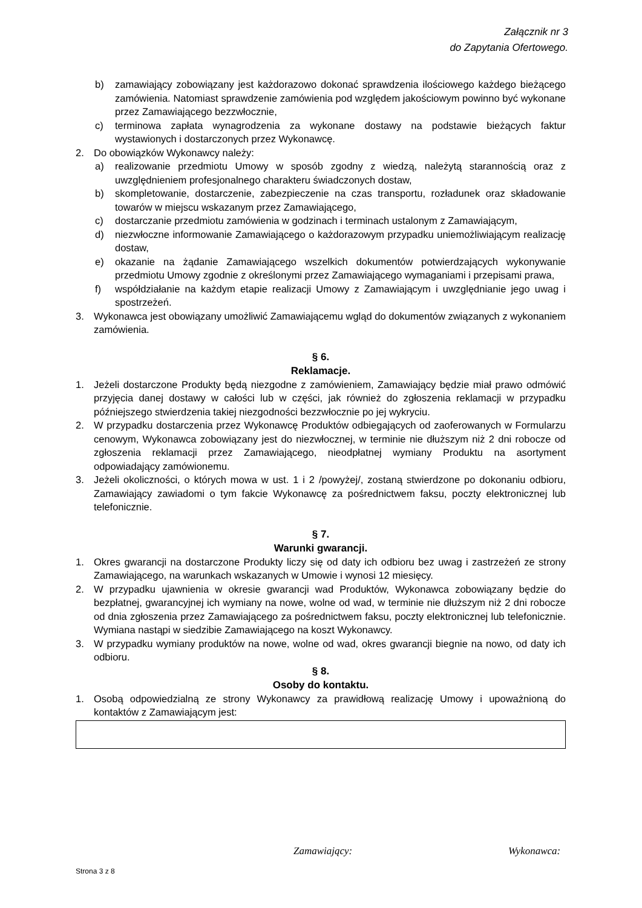Załącznik nr 3
do Zapytania Ofertowego.
b) zamawiający zobowiązany jest każdorazowo dokonać sprawdzenia ilościowego każdego bieżącego zamówienia. Natomiast sprawdzenie zamówienia pod względem jakościowym powinno być wykonane przez Zamawiającego bezzwłocznie,
c) terminowa zapłata wynagrodzenia za wykonane dostawy na podstawie bieżących faktur wystawionych i dostarczonych przez Wykonawcę.
2. Do obowiązków Wykonawcy należy:
a) realizowanie przedmiotu Umowy w sposób zgodny z wiedzą, należytą starannością oraz z uwzględnieniem profesjonalnego charakteru świadczonych dostaw,
b) skompletowanie, dostarczenie, zabezpieczenie na czas transportu, rozładunek oraz składowanie towarów w miejscu wskazanym przez Zamawiającego,
c) dostarczanie przedmiotu zamówienia w godzinach i terminach ustalonym z Zamawiającym,
d) niezwłoczne informowanie Zamawiającego o każdorazowym przypadku uniemożliwiającym realizację dostaw,
e) okazanie na żądanie Zamawiającego wszelkich dokumentów potwierdzających wykonywanie przedmiotu Umowy zgodnie z określonymi przez Zamawiającego wymaganiami i przepisami prawa,
f) współdziałanie na każdym etapie realizacji Umowy z Zamawiającym i uwzględnianie jego uwag i spostrzeżeń.
3. Wykonawca jest obowiązany umożliwić Zamawiającemu wgląd do dokumentów związanych z wykonaniem zamówienia.
§ 6.
Reklamacje.
1. Jeżeli dostarczone Produkty będą niezgodne z zamówieniem, Zamawiający będzie miał prawo odmówić przyjęcia danej dostawy w całości lub w części, jak również do zgłoszenia reklamacji w przypadku późniejszego stwierdzenia takiej niezgodności bezzwłocznie po jej wykryciu.
2. W przypadku dostarczenia przez Wykonawcę Produktów odbiegających od zaoferowanych w Formularzu cenowym, Wykonawca zobowiązany jest do niezwłocznej, w terminie nie dłuższym niż 2 dni robocze od zgłoszenia reklamacji przez Zamawiającego, nieodpłatnej wymiany Produktu na asortyment odpowiadający zamówionemu.
3. Jeżeli okoliczności, o których mowa w ust. 1 i 2 /powyżej/, zostaną stwierdzone po dokonaniu odbioru, Zamawiający zawiadomi o tym fakcie Wykonawcę za pośrednictwem faksu, poczty elektronicznej lub telefonicznie.
§ 7.
Warunki gwarancji.
1. Okres gwarancji na dostarczone Produkty liczy się od daty ich odbioru bez uwag i zastrzeżeń ze strony Zamawiającego, na warunkach wskazanych w Umowie i wynosi 12 miesięcy.
2. W przypadku ujawnienia w okresie gwarancji wad Produktów, Wykonawca zobowiązany będzie do bezpłatnej, gwarancyjnej ich wymiany na nowe, wolne od wad, w terminie nie dłuższym niż 2 dni robocze od dnia zgłoszenia przez Zamawiającego za pośrednictwem faksu, poczty elektronicznej lub telefonicznie. Wymiana nastąpi w siedzibie Zamawiającego na koszt Wykonawcy.
3. W przypadku wymiany produktów na nowe, wolne od wad, okres gwarancji biegnie na nowo, od daty ich odbioru.
§ 8.
Osoby do kontaktu.
1. Osobą odpowiedzialną ze strony Wykonawcy za prawidłową realizację Umowy i upoważnioną do kontaktów z Zamawiającym jest:
Zamawiający: Wykonawca:
Strona 3 z 8